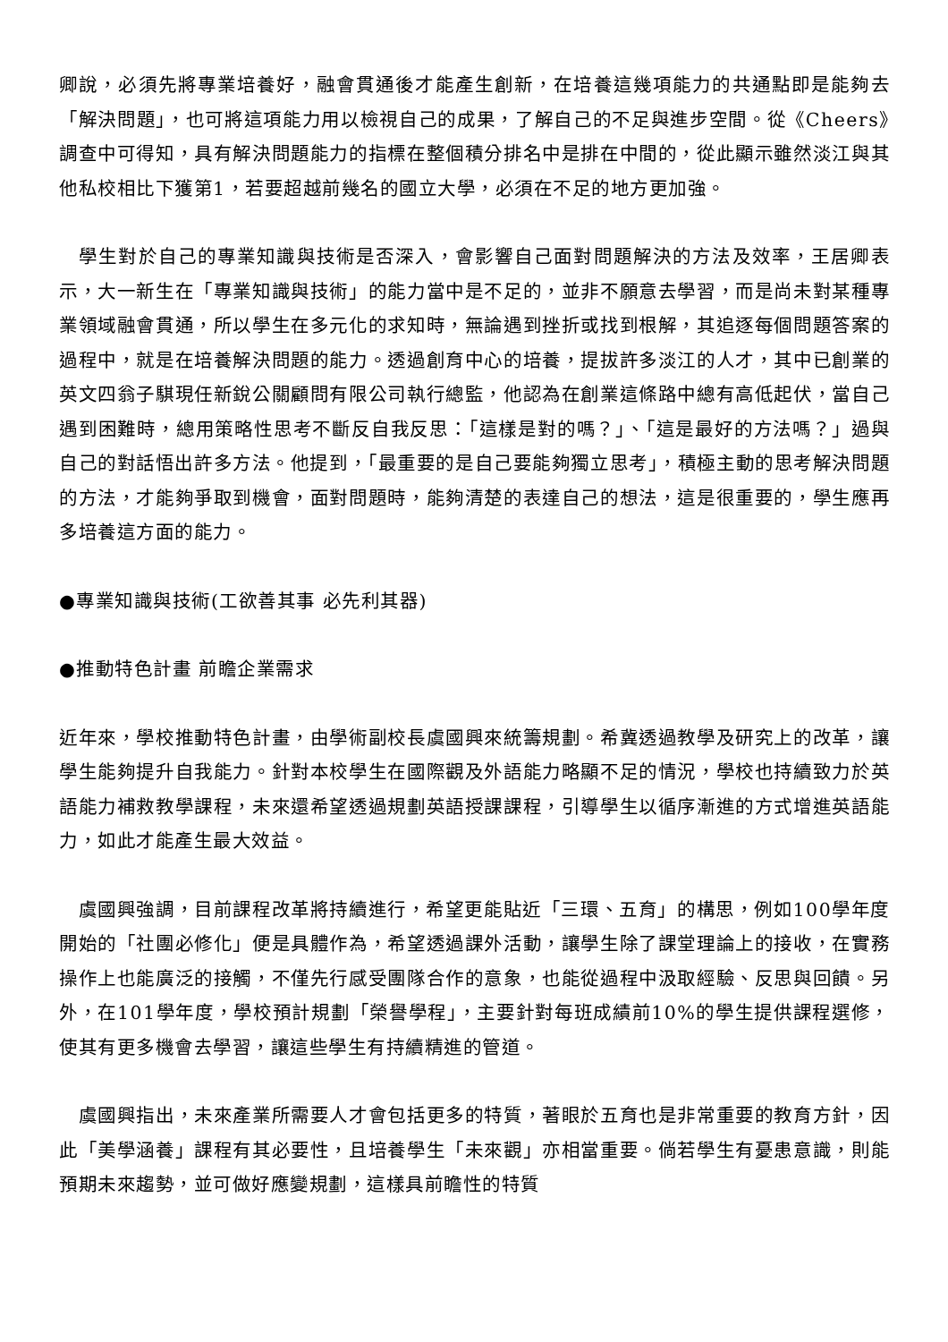卿說，必須先將專業培養好，融會貫通後才能產生創新，在培養這幾項能力的共通點即是能夠去「解決問題」，也可將這項能力用以檢視自己的成果，了解自己的不足與進步空間。從《Cheers》調查中可得知，具有解決問題能力的指標在整個積分排名中是排在中間的，從此顯示雖然淡江與其他私校相比下獲第1，若要超越前幾名的國立大學，必須在不足的地方更加強。
　學生對於自己的專業知識與技術是否深入，會影響自己面對問題解決的方法及效率，王居卿表示，大一新生在「專業知識與技術」的能力當中是不足的，並非不願意去學習，而是尚未對某種專業領域融會貫通，所以學生在多元化的求知時，無論遇到挫折或找到根解，其追逐每個問題答案的過程中，就是在培養解決問題的能力。透過創育中心的培養，提拔許多淡江的人才，其中已創業的英文四翁子騏現任新銳公關顧問有限公司執行總監，他認為在創業這條路中總有高低起伏，當自己遇到困難時，總用策略性思考不斷反自我反思：「這樣是對的嗎？」、「這是最好的方法嗎？」過與自己的對話悟出許多方法。他提到，「最重要的是自己要能夠獨立思考」，積極主動的思考解決問題的方法，才能夠爭取到機會，面對問題時，能夠清楚的表達自己的想法，這是很重要的，學生應再多培養這方面的能力。
●專業知識與技術(工欲善其事 必先利其器)
●推動特色計畫 前瞻企業需求
近年來，學校推動特色計畫，由學術副校長虞國興來統籌規劃。希冀透過教學及研究上的改革，讓學生能夠提升自我能力。針對本校學生在國際觀及外語能力略顯不足的情況，學校也持續致力於英語能力補救教學課程，未來還希望透過規劃英語授課課程，引導學生以循序漸進的方式增進英語能力，如此才能產生最大效益。
　虞國興強調，目前課程改革將持續進行，希望更能貼近「三環、五育」的構思，例如100學年度開始的「社團必修化」便是具體作為，希望透過課外活動，讓學生除了課堂理論上的接收，在實務操作上也能廣泛的接觸，不僅先行感受團隊合作的意象，也能從過程中汲取經驗、反思與回饋。另外，在101學年度，學校預計規劃「榮譽學程」，主要針對每班成績前10%的學生提供課程選修，使其有更多機會去學習，讓這些學生有持續精進的管道。
　虞國興指出，未來產業所需要人才會包括更多的特質，著眼於五育也是非常重要的教育方針，因此「美學涵養」課程有其必要性，且培養學生「未來觀」亦相當重要。倘若學生有憂患意識，則能預期未來趨勢，並可做好應變規劃，這樣具前瞻性的特質